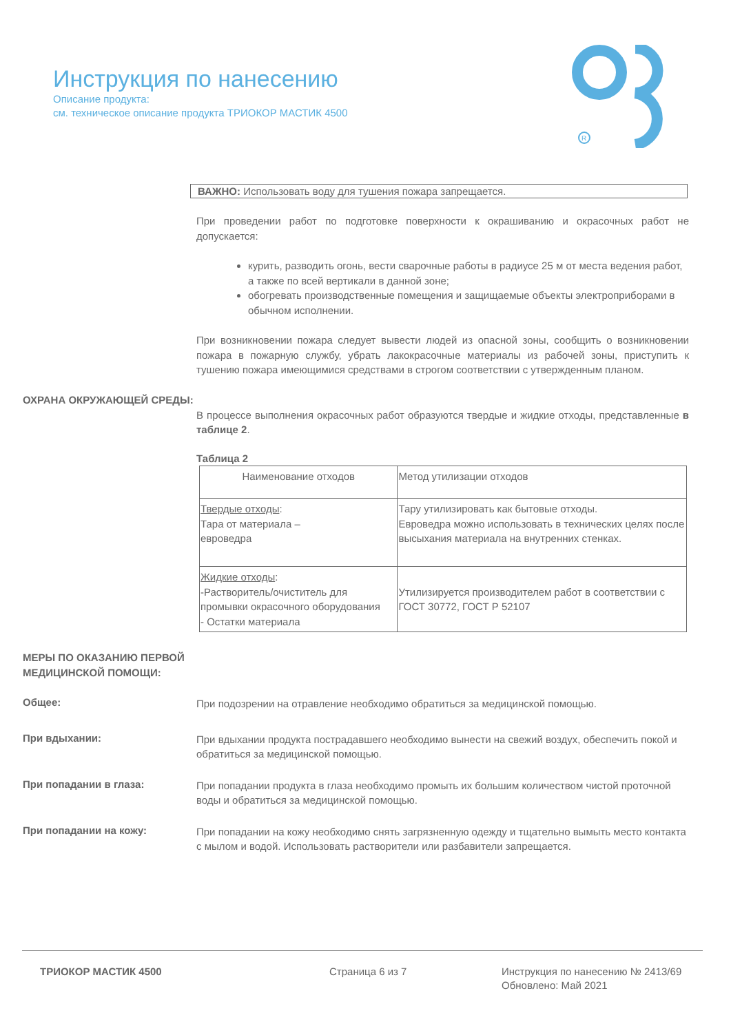Инструкция по нанесению
Описание продукта:
см. техническое описание продукта ТРИОКОР МАСТИК 4500
R
ВАЖНО: Использовать воду для тушения пожара запрещается.
При проведении работ по подготовке поверхности к окрашиванию и окрасочных работ не допускается:
курить, разводить огонь, вести сварочные работы в радиусе 25 м от места ведения работ, а также по всей вертикали в данной зоне;
обогревать производственные помещения и защищаемые объекты электроприборами в обычном исполнении.
При возникновении пожара следует вывести людей из опасной зоны, сообщить о возникновении пожара в пожарную службу, убрать лакокрасочные материалы из рабочей зоны, приступить к тушению пожара имеющимися средствами в строгом соответствии с утвержденным планом.
ОХРАНА ОКРУЖАЮЩЕЙ СРЕДЫ:
В процессе выполнения окрасочных работ образуются твердые и жидкие отходы, представленные в таблице 2.
Таблица 2
| Наименование отходов | Метод утилизации отходов |
| Твердые отходы : Тара от материала – евроведра | Тару утилизировать как бытовые отходы. Евроведра можно использовать в технических целях после высыхания материала на внутренних стенках. |
| Жидкие отходы : -Растворитель/очиститель для промывки окрасочного оборудования - Остатки материала | Утилизируется производителем работ в соответствии с ГОСТ 30772, ГОСТ Р 52107 |
МЕРЫ ПО ОКАЗАНИЮ ПЕРВОЙ МЕДИЦИНСКОЙ ПОМОЩИ:
Общее:
При подозрении на отравление необходимо обратиться за медицинской помощью.
При вдыхании:
При вдыхании продукта пострадавшего необходимо вынести на свежий воздух, обеспечить покой и обратиться за медицинской помощью.
При попадании в глаза:
При попадании продукта в глаза необходимо промыть их большим количеством чистой проточной воды и обратиться за медицинской помощью.
При попадании на кожу:
При попадании на кожу необходимо снять загрязненную одежду и тщательно вымыть место контакта с мылом и водой. Использовать растворители или разбавители запрещается.
ТРИОКОР МАСТИК 4500 Страница 6 из 7 Инструкция по нанесению № 2413/69
Обновлено: Май 2021